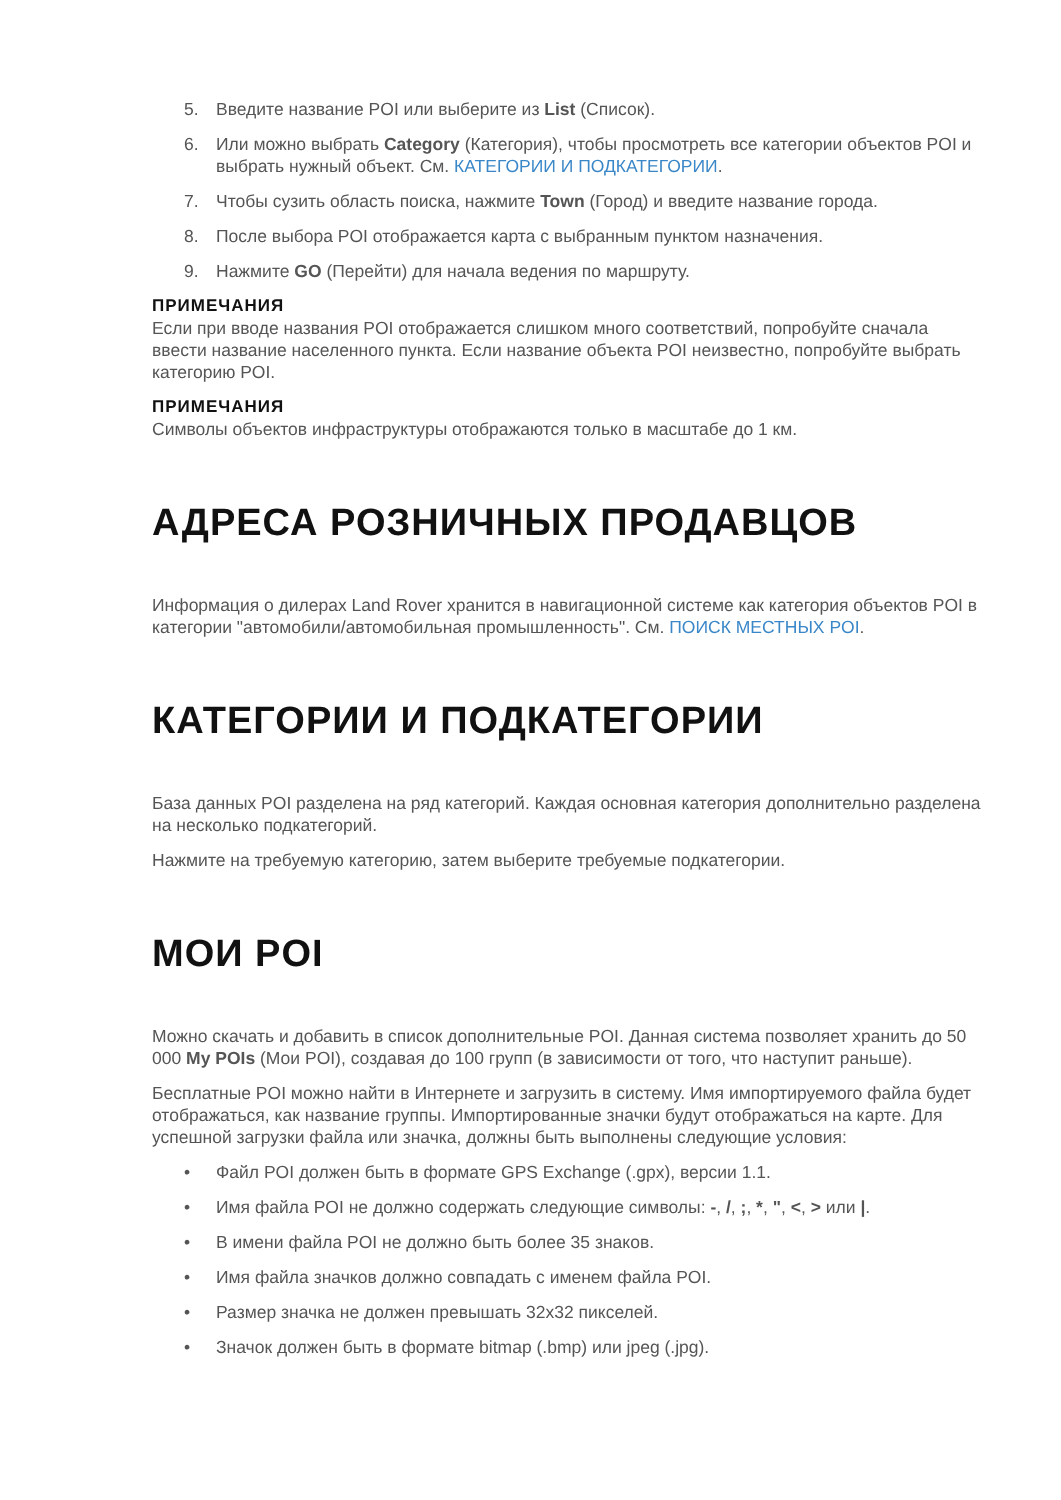5. Введите название POI или выберите из List (Список).
6. Или можно выбрать Category (Категория), чтобы просмотреть все категории объектов POI и выбрать нужный объект. См. КАТЕГОРИИ И ПОДКАТЕГОРИИ.
7. Чтобы сузить область поиска, нажмите Town (Город) и введите название города.
8. После выбора POI отображается карта с выбранным пунктом назначения.
9. Нажмите GO (Перейти) для начала ведения по маршруту.
ПРИМЕЧАНИЯ
Если при вводе названия POI отображается слишком много соответствий, попробуйте сначала ввести название населенного пункта. Если название объекта POI неизвестно, попробуйте выбрать категорию POI.
ПРИМЕЧАНИЯ
Символы объектов инфраструктуры отображаются только в масштабе до 1 км.
АДРЕСА РОЗНИЧНЫХ ПРОДАВЦОВ
Информация о дилерах Land Rover хранится в навигационной системе как категория объектов POI в категории "автомобили/автомобильная промышленность". См. ПОИСК МЕСТНЫХ POI.
КАТЕГОРИИ И ПОДКАТЕГОРИИ
База данных POI разделена на ряд категорий. Каждая основная категория дополнительно разделена на несколько подкатегорий.
Нажмите на требуемую категорию, затем выберите требуемые подкатегории.
МОИ POI
Можно скачать и добавить в список дополнительные POI. Данная система позволяет хранить до 50 000 My POIs (Мои POI), создавая до 100 групп (в зависимости от того, что наступит раньше).
Бесплатные POI можно найти в Интернете и загрузить в систему. Имя импортируемого файла будет отображаться, как название группы. Импортированные значки будут отображаться на карте. Для успешной загрузки файла или значка, должны быть выполнены следующие условия:
• Файл POI должен быть в формате GPS Exchange (.gpx), версии 1.1.
• Имя файла POI не должно содержать следующие символы: -, /, ;, *, ", <, > или |.
• В имени файла POI не должно быть более 35 знаков.
• Имя файла значков должно совпадать с именем файла POI.
• Размер значка не должен превышать 32x32 пикселей.
• Значок должен быть в формате bitmap (.bmp) или jpeg (.jpg).